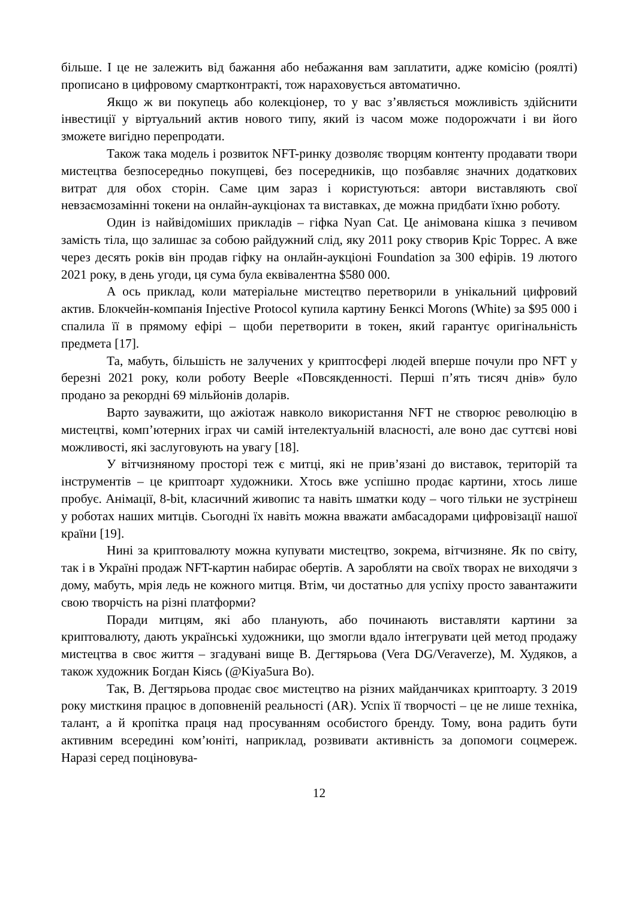більше. І це не залежить від бажання або небажання вам заплатити, адже комісію (роялті) прописано в цифровому смартконтракті, тож нараховується автоматично.
Якщо ж ви покупець або колекціонер, то у вас з’являється можливість здійснити інвестиції у віртуальний актив нового типу, який із часом може подорожчати і ви його зможете вигідно перепродати.
Також така модель і розвиток NFT-ринку дозволяє творцям контенту продавати твори мистецтва безпосередньо покупцеві, без посередників, що позбавляє значних додаткових витрат для обох сторін. Саме цим зараз і користуються: автори виставляють свої невзаємозамінні токени на онлайн-аукціонах та виставках, де можна придбати їхню роботу.
Один із найвідоміших прикладів – гіфка Nyan Cat. Це анімована кішка з печивом замість тіла, що залишає за собою райдужний слід, яку 2011 року створив Кріс Торрес. А вже через десять років він продав гіфку на онлайн-аукціоні Foundation за 300 ефірів. 19 лютого 2021 року, в день угоди, ця сума була еквівалентна $580 000.
А ось приклад, коли матеріальне мистецтво перетворили в унікальний цифровий актив. Блокчейн-компанія Injective Protocol купила картину Бенксі Morons (White) за $95 000 і спалила її в прямому ефірі – щоби перетворити в токен, який гарантує оригінальність предмета [17].
Та, мабуть, більшість не залучених у криптосфері людей вперше почули про NFT у березні 2021 року, коли роботу Beeple «Повсякденності. Перші п’ять тисяч днів» було продано за рекордні 69 мільйонів доларів.
Варто зауважити, що ажіотаж навколо використання NFT не створює революцію в мистецтві, комп’ютерних іграх чи самій інтелектуальній власності, але воно дає суттєві нові можливості, які заслуговують на увагу [18].
У вітчизняному просторі теж є митці, які не прив’язані до виставок, територій та інструментів – це криптоарт художники. Хтось вже успішно продає картини, хтось лише пробує. Анімації, 8-bit, класичний живопис та навіть шматки коду – чого тільки не зустрінеш у роботах наших митців. Сьогодні їх навіть можна вважати амбасадорами цифровізації нашої країни [19].
Нині за криптовалюту можна купувати мистецтво, зокрема, вітчизняне. Як по світу, так і в Україні продаж NFT-картин набирає обертів. А заробляти на своїх творах не виходячи з дому, мабуть, мрія ледь не кожного митця. Втім, чи достатньо для успіху просто завантажити свою творчість на різні платформи?
Поради митцям, які або планують, або починають виставляти картини за криптовалюту, дають українські художники, що змогли вдало інтегрувати цей метод продажу мистецтва в своє життя – згадувані вище В. Дегтярьова (Vera DG/Veraverze), М. Худяков, а також художник Богдан Кіясь (@Kiya5ura Bo).
Так, В. Дегтярьова продає своє мистецтво на різних майданчиках криптоарту. З 2019 року мисткиня працює в доповненій реальності (AR). Успіх її творчості – це не лише техніка, талант, а й кропітка праця над просуванням особистого бренду. Тому, вона радить бути активним всередині ком’юніті, наприклад, розвивати активність за допомоги соцмереж. Наразі серед поціновува-
12